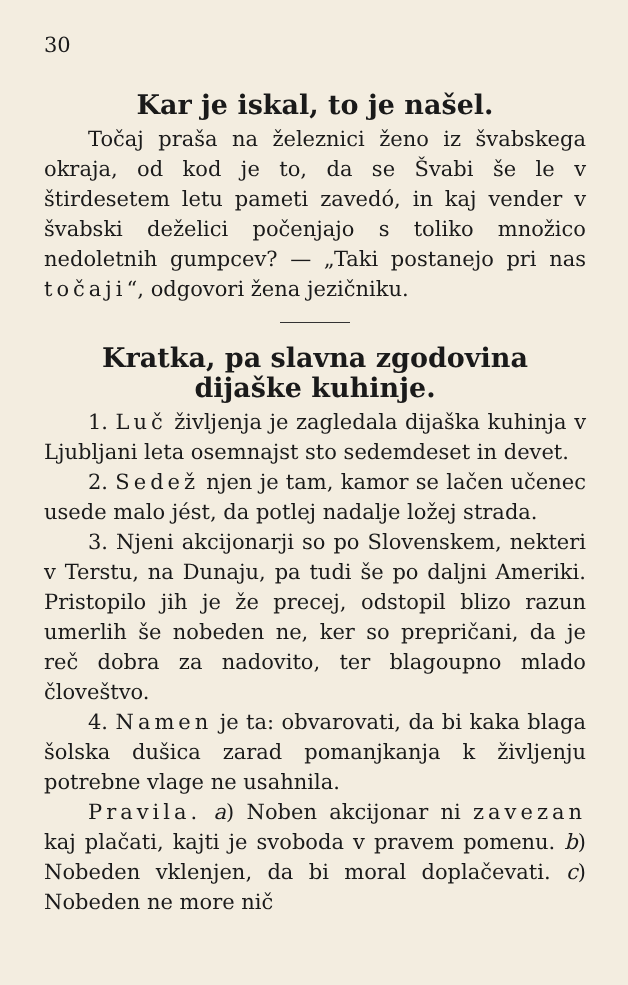30
Kar je iskal, to je našel.
Točaj praša na železnici ženo iz švabskega okraja, od kod je to, da se Švabi še le v štirdesetem letu pameti zavedó, in kaj vender v švabski deželici počenjajo s toliko množico nedoletnih gumpcev? — „Taki postanejo pri nas točaji“, odgovori žena jezičniku.
Kratka, pa slavna zgodovina dijaške kuhinje.
1. Luč življenja je zagledala dijaška kuhinja v Ljubljani leta osemnajst sto sedemdeset in devet.
2. Sedež njen je tam, kamor se lačen učenec usede malo jést, da potlej nadalje ložej strada.
3. Njeni akcijonarji so po Slovenskem, nekteri v Terstu, na Dunaju, pa tudi še po daljni Ameriki. Pristopilo jih je že precej, odstopil blizo razun umerlih še nobeden ne, ker so prepričani, da je reč dobra za nadovito, ter blagoupno mlado človeštvo.
4. Namen je ta: obvarovati, da bi kaka blaga šolska dušica zarad pomanjkanja k življenju potrebne vlage ne usahnila.
Pravila. a) Noben akcijonar ni zavezan kaj plačati, kajti je svoboda v pravem pomenu. b) Nobeden vklenjen, da bi moral doplačevati. c) Nobeden ne more nič